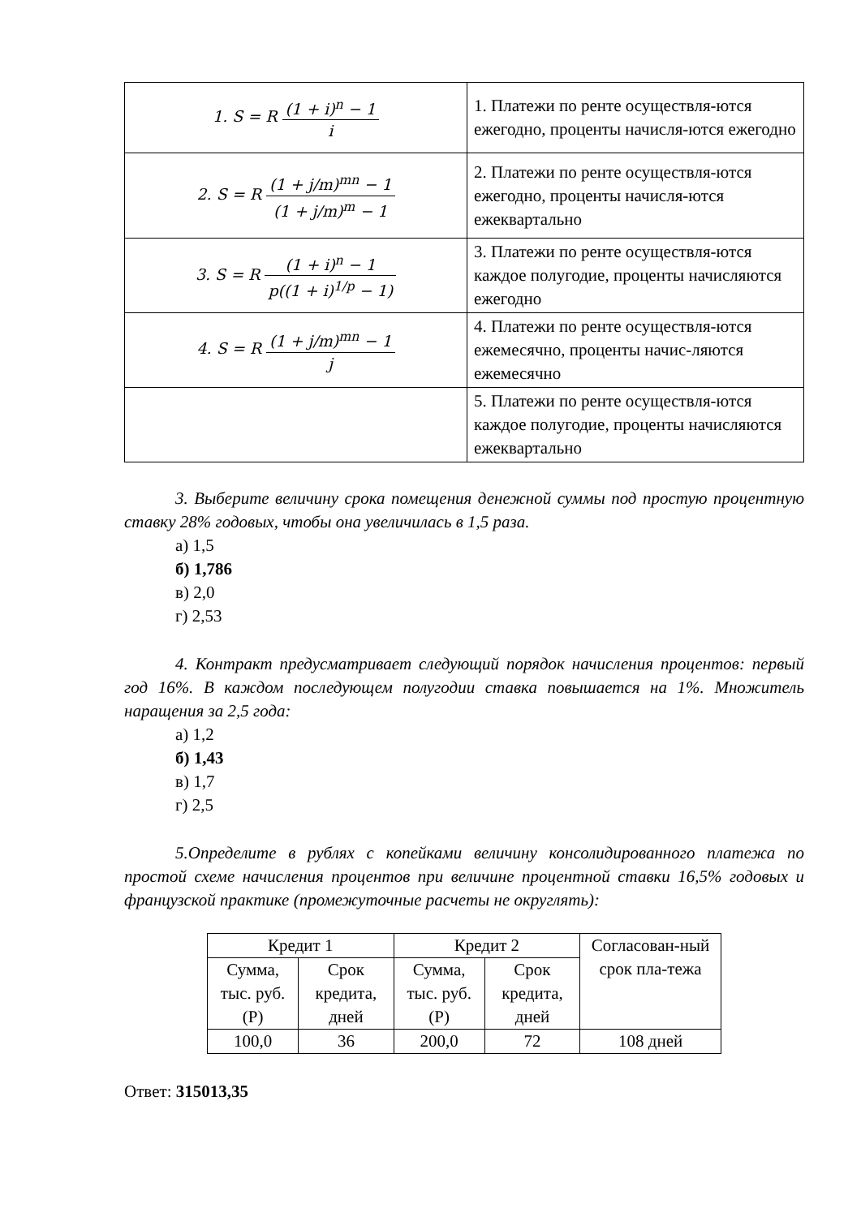| 1. S = R (1 + i)<sup>n</sup> − 1 i | 1. Платежи по ренте осуществля-ются ежегодно, проценты начисля-ются ежегодно |
| 2. S = R (1 + j/m)<sup>mn</sup> − 1 (1 + j/m)<sup>m</sup> − 1 | 2. Платежи по ренте осуществля-ются ежегодно, проценты начисля-ются ежеквартально |
| 3. S = R (1 + i)<sup>n</sup> − 1 p((1 + i)<sup>1/p</sup> − 1) | 3. Платежи по ренте осуществля-ются каждое полугодие, проценты начисляются ежегодно |
| 4. S = R (1 + j/m)<sup>mn</sup> − 1 j | 4. Платежи по ренте осуществля-ются ежемесячно, проценты начис-ляются ежемесячно |
| | 5. Платежи по ренте осуществля-ются каждое полугодие, проценты начисляются ежеквартально |
3. Выберите величину срока помещения денежной суммы под простую процентную ставку 28% годовых, чтобы она увеличилась в 1,5 раза.
а) 1,5
б) 1,786
в) 2,0
г) 2,53
4. Контракт предусматривает следующий порядок начисления процентов: первый год 16%. В каждом последующем полугодии ставка повышается на 1%. Множитель наращения за 2,5 года:
а) 1,2
б) 1,43
в) 1,7
г) 2,5
5.Определите в рублях с копейками величину консолидированного платежа по простой схеме начисления процентов при величине процентной ставки 16,5% годовых и французской практике (промежуточные расчеты не округлять):
| Кредит 1 | | Кредит 2 | | Согласован-ный срок пла-тежа |
| --- | --- | --- | --- | --- |
| Сумма, тыс. руб. (Р) | Срок кредита, дней | Сумма, тыс. руб. (Р) | Срок кредита, дней | |
| 100,0 | 36 | 200,0 | 72 | 108 дней |
Ответ: 315013,35